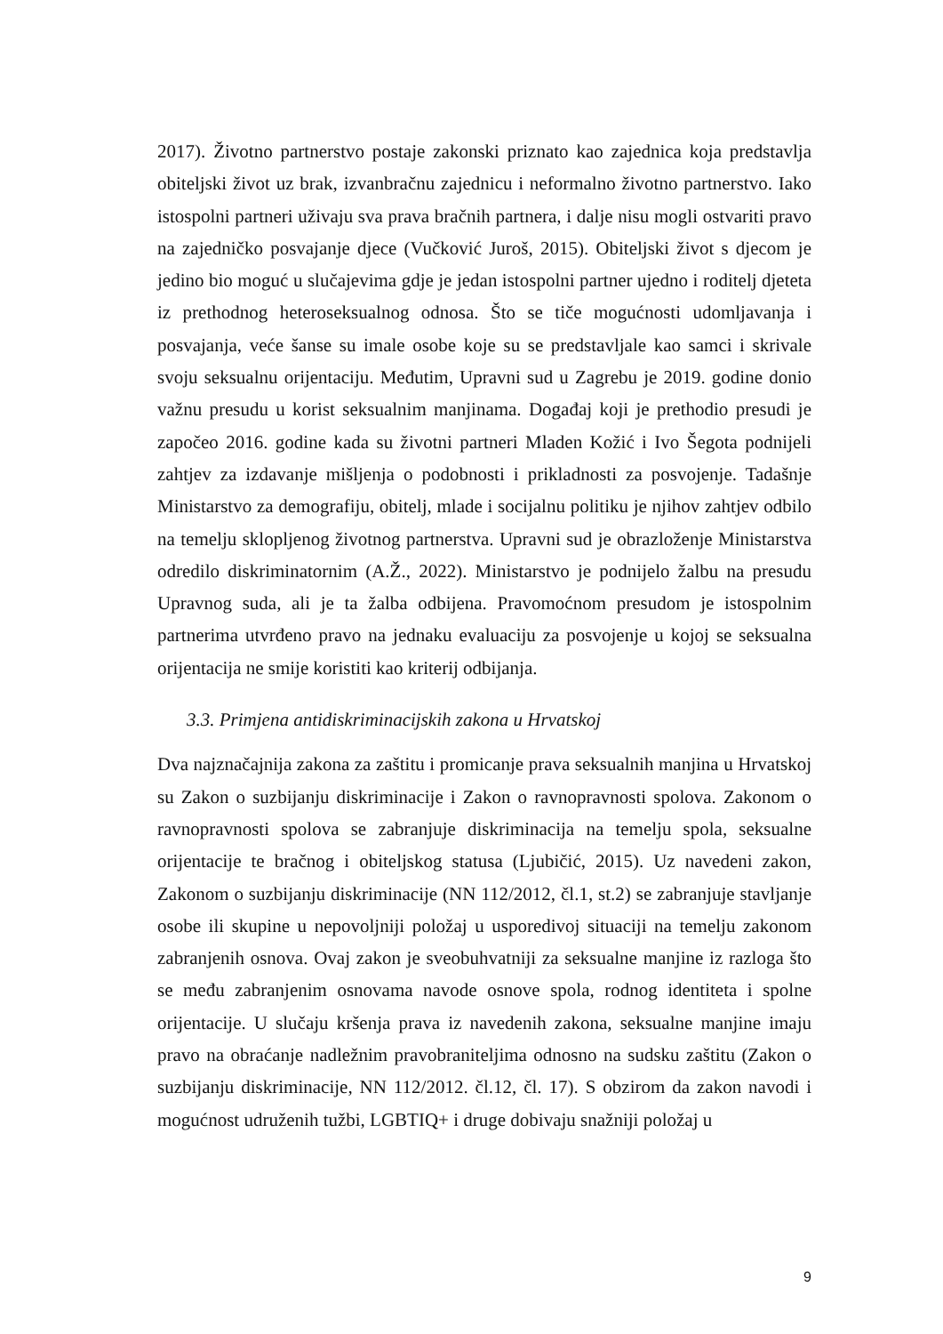2017). Životno partnerstvo postaje zakonski priznato kao zajednica koja predstavlja obiteljski život uz brak, izvanbračnu zajednicu i neformalno životno partnerstvo. Iako istospolni partneri uživaju sva prava bračnih partnera, i dalje nisu mogli ostvariti pravo na zajedničko posvajanje djece (Vučković Juroš, 2015). Obiteljski život s djecom je jedino bio moguć u slučajevima gdje je jedan istospolni partner ujedno i roditelj djeteta iz prethodnog heteroseksualnog odnosa. Što se tiče mogućnosti udomljavanja i posvajanja, veće šanse su imale osobe koje su se predstavljale kao samci i skrivale svoju seksualnu orijentaciju. Međutim, Upravni sud u Zagrebu je 2019. godine donio važnu presudu u korist seksualnim manjinama. Događaj koji je prethodio presudi je započeo 2016. godine kada su životni partneri Mladen Kožić i Ivo Šegota podnijeli zahtjev za izdavanje mišljenja o podobnosti i prikladnosti za posvojenje. Tadašnje Ministarstvo za demografiju, obitelj, mlade i socijalnu politiku je njihov zahtjev odbilo na temelju sklopljenog životnog partnerstva. Upravni sud je obrazloženje Ministarstva odredilo diskriminatornim (A.Ž., 2022). Ministarstvo je podnijelo žalbu na presudu Upravnog suda, ali je ta žalba odbijena. Pravomoćnom presudom je istospolnim partnerima utvrđeno pravo na jednaku evaluaciju za posvojenje u kojoj se seksualna orijentacija ne smije koristiti kao kriterij odbijanja.
3.3. Primjena antidiskriminacijskih zakona u Hrvatskoj
Dva najznačajnija zakona za zaštitu i promicanje prava seksualnih manjina u Hrvatskoj su Zakon o suzbijanju diskriminacije i Zakon o ravnopravnosti spolova. Zakonom o ravnopravnosti spolova se zabranjuje diskriminacija na temelju spola, seksualne orijentacije te bračnog i obiteljskog statusa (Ljubičić, 2015). Uz navedeni zakon, Zakonom o suzbijanju diskriminacije (NN 112/2012, čl.1, st.2) se zabranjuje stavljanje osobe ili skupine u nepovoljniji položaj u usporedivoj situaciji na temelju zakonom zabranjenih osnova. Ovaj zakon je sveobuhvatniji za seksualne manjine iz razloga što se među zabranjenim osnovama navode osnove spola, rodnog identiteta i spolne orijentacije. U slučaju kršenja prava iz navedenih zakona, seksualne manjine imaju pravo na obraćanje nadležnim pravobraniteljima odnosno na sudsku zaštitu (Zakon o suzbijanju diskriminacije, NN 112/2012. čl.12, čl. 17). S obzirom da zakon navodi i mogućnost udruženih tužbi, LGBTIQ+ i druge dobivaju snažniji položaj u
9